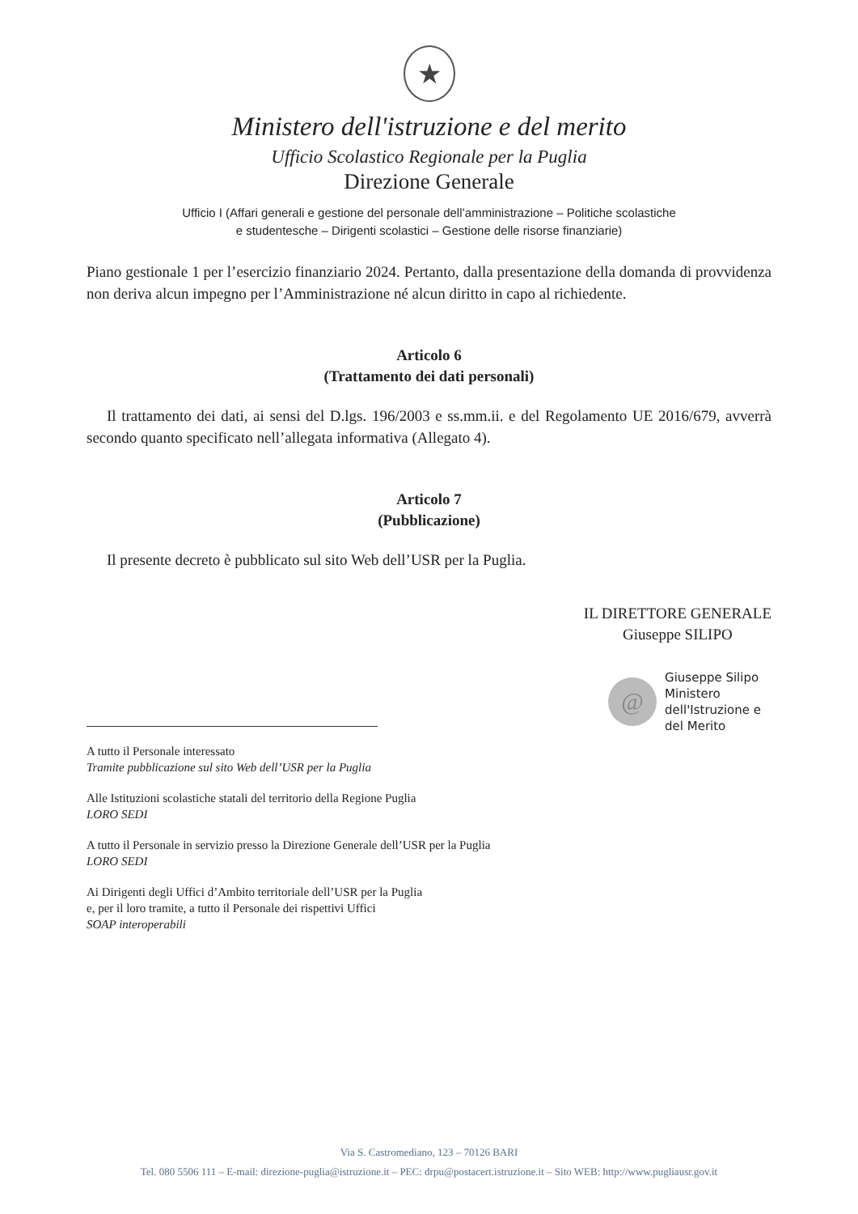★
Ministero dell'istruzione e del merito
Ufficio Scolastico Regionale per la Puglia
Direzione Generale
Ufficio I (Affari generali e gestione del personale dell’amministrazione – Politiche scolastiche
e studentesche – Dirigenti scolastici – Gestione delle risorse finanziarie)
Piano gestionale 1 per l’esercizio finanziario 2024. Pertanto, dalla presentazione della domanda di provvidenza non deriva alcun impegno per l’Amministrazione né alcun diritto in capo al richiedente.
Articolo 6
(Trattamento dei dati personali)
Il trattamento dei dati, ai sensi del D.lgs. 196/2003 e ss.mm.ii. e del Regolamento UE 2016/679, avverrà secondo quanto specificato nell’allegata informativa (Allegato 4).
Articolo 7
(Pubblicazione)
Il presente decreto è pubblicato sul sito Web dell’USR per la Puglia.
IL DIRETTORE GENERALE
Giuseppe SILIPO
@
Giuseppe Silipo
Ministero
dell'Istruzione e
del Merito
A tutto il Personale interessato
Tramite pubblicazione sul sito Web dell’USR per la Puglia
Alle Istituzioni scolastiche statali del territorio della Regione Puglia
LORO SEDI
A tutto il Personale in servizio presso la Direzione Generale dell’USR per la Puglia
LORO SEDI
Ai Dirigenti degli Uffici d’Ambito territoriale dell’USR per la Puglia
e, per il loro tramite, a tutto il Personale dei rispettivi Uffici
SOAP interoperabili
Via S. Castromediano, 123 – 70126 BARI
Tel. 080 5506 111 – E-mail: direzione-puglia@istruzione.it – PEC: drpu@postacert.istruzione.it – Sito WEB: http://www.pugliausr.gov.it